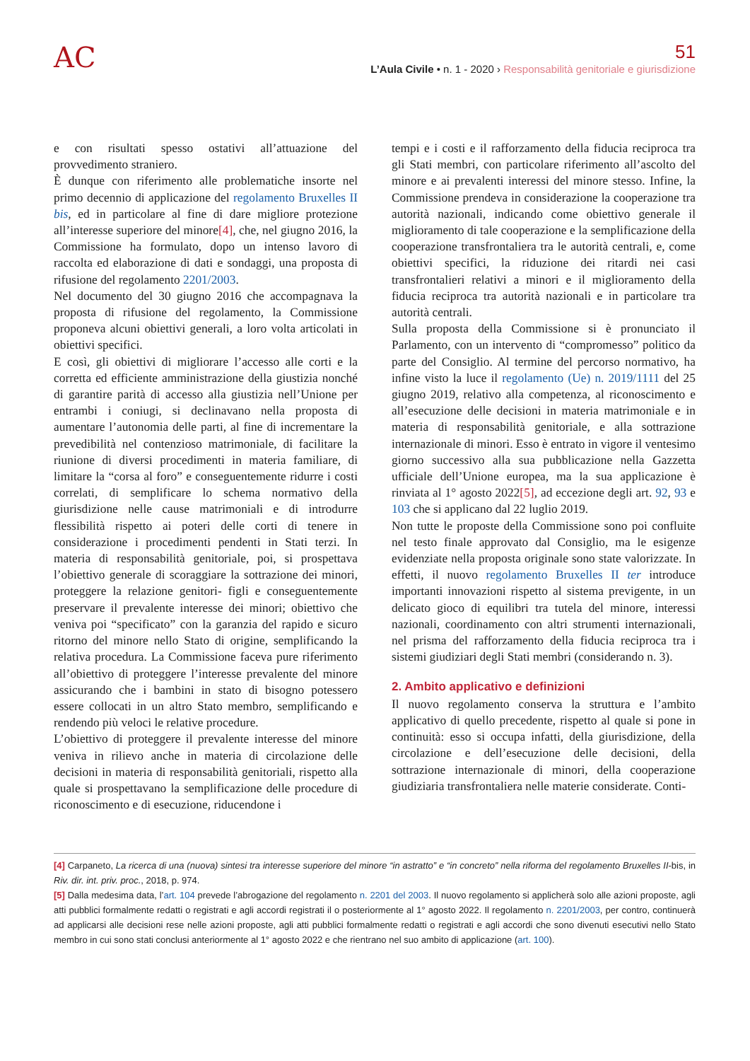AC
51
L’Aula Civile • n. 1 - 2020 › Responsabilità genitoriale e giurisdizione
e con risultati spesso ostativi all’attuazione del provvedimento straniero.
È dunque con riferimento alle problematiche insorte nel primo decennio di applicazione del regolamento Bruxelles II bis, ed in particolare al fine di dare migliore protezione all’interesse superiore del minore[4], che, nel giugno 2016, la Commissione ha formulato, dopo un intenso lavoro di raccolta ed elaborazione di dati e sondaggi, una proposta di rifusione del regolamento 2201/2003.
Nel documento del 30 giugno 2016 che accompagnava la proposta di rifusione del regolamento, la Commissione proponeva alcuni obiettivi generali, a loro volta articolati in obiettivi specifici.
E così, gli obiettivi di migliorare l’accesso alle corti e la corretta ed efficiente amministrazione della giustizia nonché di garantire parità di accesso alla giustizia nell’Unione per entrambi i coniugi, si declinavano nella proposta di aumentare l’autonomia delle parti, al fine di incrementare la prevedibilità nel contenzioso matrimoniale, di facilitare la riunione di diversi procedimenti in materia familiare, di limitare la “corsa al foro” e conseguentemente ridurre i costi correlati, di semplificare lo schema normativo della giurisdizione nelle cause matrimoniali e di introdurre flessibilità rispetto ai poteri delle corti di tenere in considerazione i procedimenti pendenti in Stati terzi. In materia di responsabilità genitoriale, poi, si prospettava l’obiettivo generale di scoraggiare la sottrazione dei minori, proteggere la relazione genitori- figli e conseguentemente preservare il prevalente interesse dei minori; obiettivo che veniva poi “specificato” con la garanzia del rapido e sicuro ritorno del minore nello Stato di origine, semplificando la relativa procedura. La Commissione faceva pure riferimento all’obiettivo di proteggere l’interesse prevalente del minore assicurando che i bambini in stato di bisogno potessero essere collocati in un altro Stato membro, semplificando e rendendo più veloci le relative procedure.
L’obiettivo di proteggere il prevalente interesse del minore veniva in rilievo anche in materia di circolazione delle decisioni in materia di responsabilità genitoriali, rispetto alla quale si prospettavano la semplificazione delle procedure di riconoscimento e di esecuzione, riducendone i
tempi e i costi e il rafforzamento della fiducia reciproca tra gli Stati membri, con particolare riferimento all’ascolto del minore e ai prevalenti interessi del minore stesso. Infine, la Commissione prendeva in considerazione la cooperazione tra autorità nazionali, indicando come obiettivo generale il miglioramento di tale cooperazione e la semplificazione della cooperazione transfrontaliera tra le autorità centrali, e, come obiettivi specifici, la riduzione dei ritardi nei casi transfrontalieri relativi a minori e il miglioramento della fiducia reciproca tra autorità nazionali e in particolare tra autorità centrali.
Sulla proposta della Commissione si è pronunciato il Parlamento, con un intervento di “compromesso” politico da parte del Consiglio. Al termine del percorso normativo, ha infine visto la luce il regolamento (Ue) n. 2019/1111 del 25 giugno 2019, relativo alla competenza, al riconoscimento e all’esecuzione delle decisioni in materia matrimoniale e in materia di responsabilità genitoriale, e alla sottrazione internazionale di minori. Esso è entrato in vigore il ventesimo giorno successivo alla sua pubblicazione nella Gazzetta ufficiale dell’Unione europea, ma la sua applicazione è rinviata al 1° agosto 2022[5], ad eccezione degli art. 92, 93 e 103 che si applicano dal 22 luglio 2019.
Non tutte le proposte della Commissione sono poi confluite nel testo finale approvato dal Consiglio, ma le esigenze evidenziate nella proposta originale sono state valorizzate. In effetti, il nuovo regolamento Bruxelles II ter introduce importanti innovazioni rispetto al sistema previgente, in un delicato gioco di equilibri tra tutela del minore, interessi nazionali, coordinamento con altri strumenti internazionali, nel prisma del rafforzamento della fiducia reciproca tra i sistemi giudiziari degli Stati membri (considerando n. 3).
2. Ambito applicativo e definizioni
Il nuovo regolamento conserva la struttura e l’ambito applicativo di quello precedente, rispetto al quale si pone in continuità: esso si occupa infatti, della giurisdizione, della circolazione e dell’esecuzione delle decisioni, della sottrazione internazionale di minori, della cooperazione giudiziaria transfrontaliera nelle materie considerate. Conti-
[4] Carpaneto, La ricerca di una (nuova) sintesi tra interesse superiore del minore “in astratto” e “in concreto” nella riforma del regolamento Bruxelles II-bis, in Riv. dir. int. priv. proc., 2018, p. 974.
[5] Dalla medesima data, l’art. 104 prevede l’abrogazione del regolamento n. 2201 del 2003. Il nuovo regolamento si applicherà solo alle azioni proposte, agli atti pubblici formalmente redatti o registrati e agli accordi registrati il o posteriormente al 1° agosto 2022. Il regolamento n. 2201/2003, per contro, continuerà ad applicarsi alle decisioni rese nelle azioni proposte, agli atti pubblici formalmente redatti o registrati e agli accordi che sono divenuti esecutivi nello Stato membro in cui sono stati conclusi anteriormente al 1° agosto 2022 e che rientrano nel suo ambito di applicazione (art. 100).